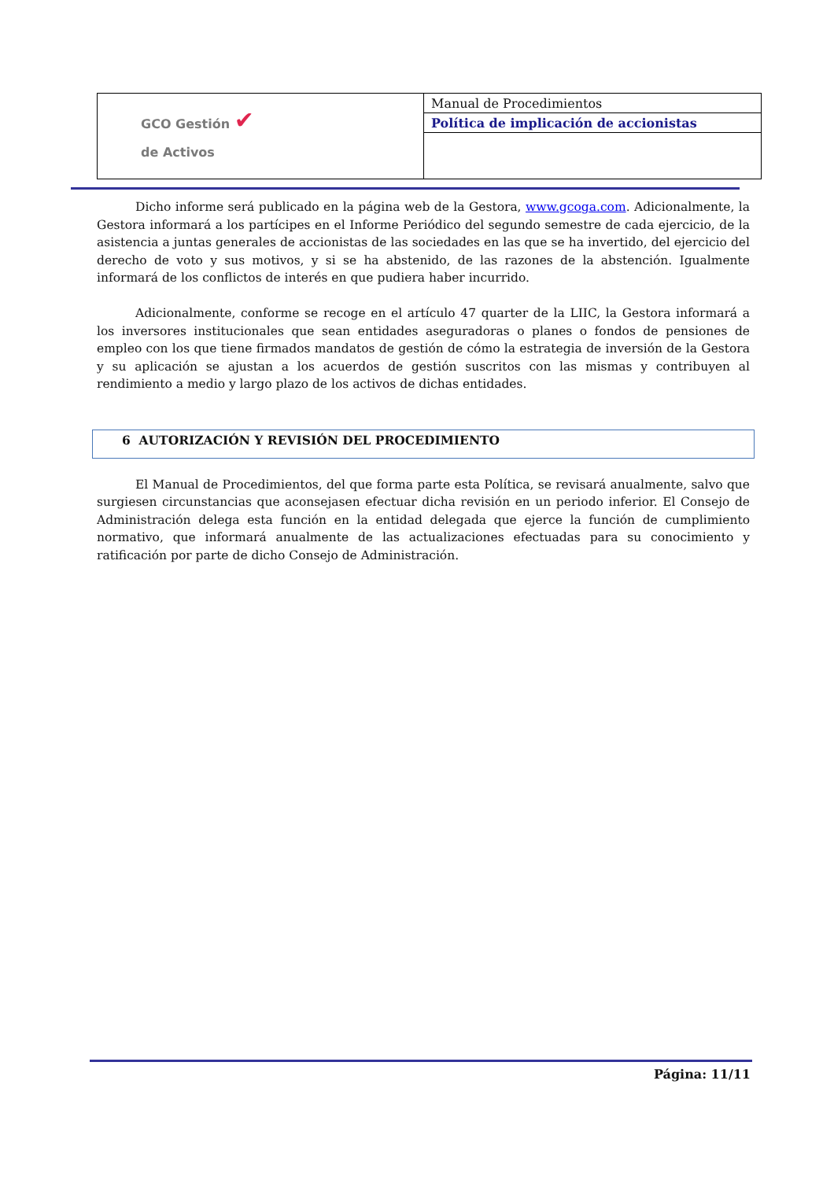| GCO Gestión ✔ de Activos | Manual de Procedimientos |
| | Política de implicación de accionistas |
Dicho informe será publicado en la página web de la Gestora, www.gcoga.com. Adicionalmente, la Gestora informará a los partícipes en el Informe Periódico del segundo semestre de cada ejercicio, de la asistencia a juntas generales de accionistas de las sociedades en las que se ha invertido, del ejercicio del derecho de voto y sus motivos, y si se ha abstenido, de las razones de la abstención. Igualmente informará de los conflictos de interés en que pudiera haber incurrido.
Adicionalmente, conforme se recoge en el artículo 47 quarter de la LIIC, la Gestora informará a los inversores institucionales que sean entidades aseguradoras o planes o fondos de pensiones de empleo con los que tiene firmados mandatos de gestión de cómo la estrategia de inversión de la Gestora y su aplicación se ajustan a los acuerdos de gestión suscritos con las mismas y contribuyen al rendimiento a medio y largo plazo de los activos de dichas entidades.
6 AUTORIZACIÓN Y REVISIÓN DEL PROCEDIMIENTO
El Manual de Procedimientos, del que forma parte esta Política, se revisará anualmente, salvo que surgiesen circunstancias que aconsejasen efectuar dicha revisión en un periodo inferior. El Consejo de Administración delega esta función en la entidad delegada que ejerce la función de cumplimiento normativo, que informará anualmente de las actualizaciones efectuadas para su conocimiento y ratificación por parte de dicho Consejo de Administración.
Página: 11/11